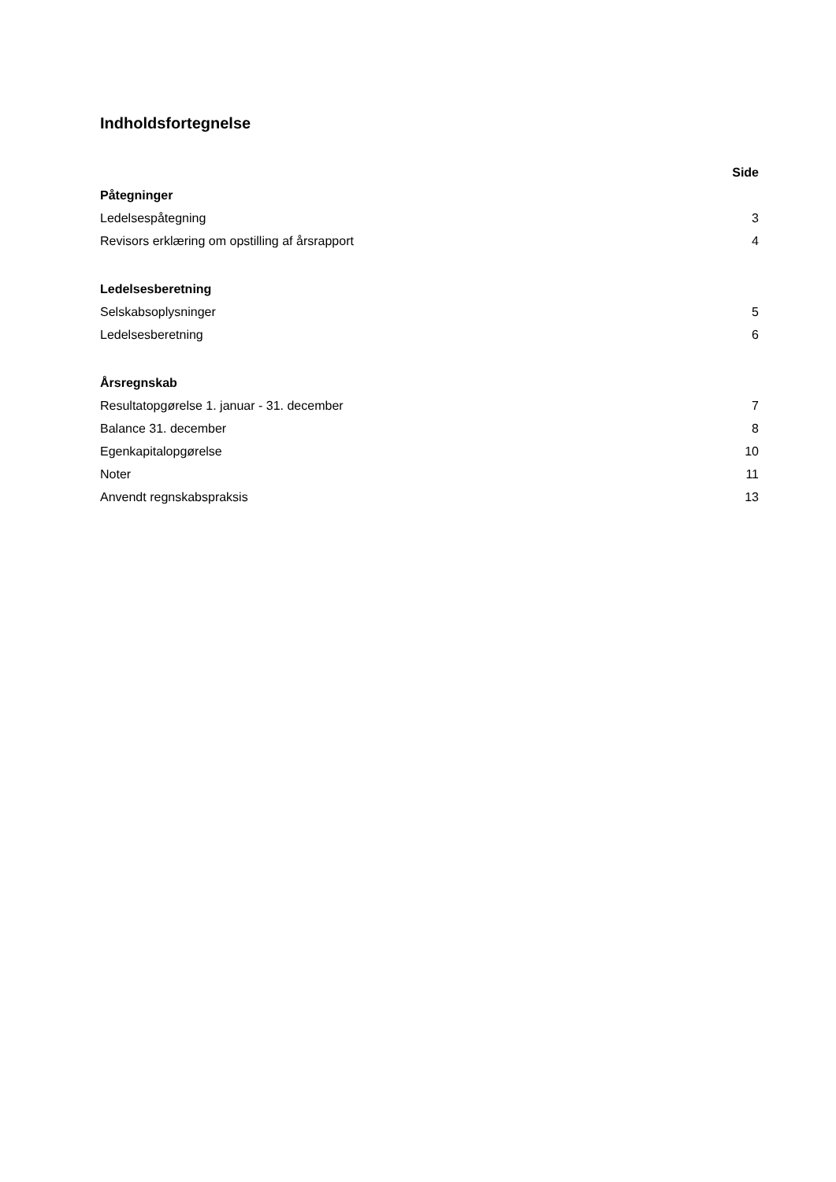Indholdsfortegnelse
| | Side |
| Påtegninger | |
| Ledelsespåtegning | 3 |
| Revisors erklæring om opstilling af årsrapport | 4 |
| Ledelsesberetning | |
| Selskabsoplysninger | 5 |
| Ledelsesberetning | 6 |
| Årsregnskab | |
| Resultatopgørelse 1. januar - 31. december | 7 |
| Balance 31. december | 8 |
| Egenkapitalopgørelse | 10 |
| Noter | 11 |
| Anvendt regnskabspraksis | 13 |